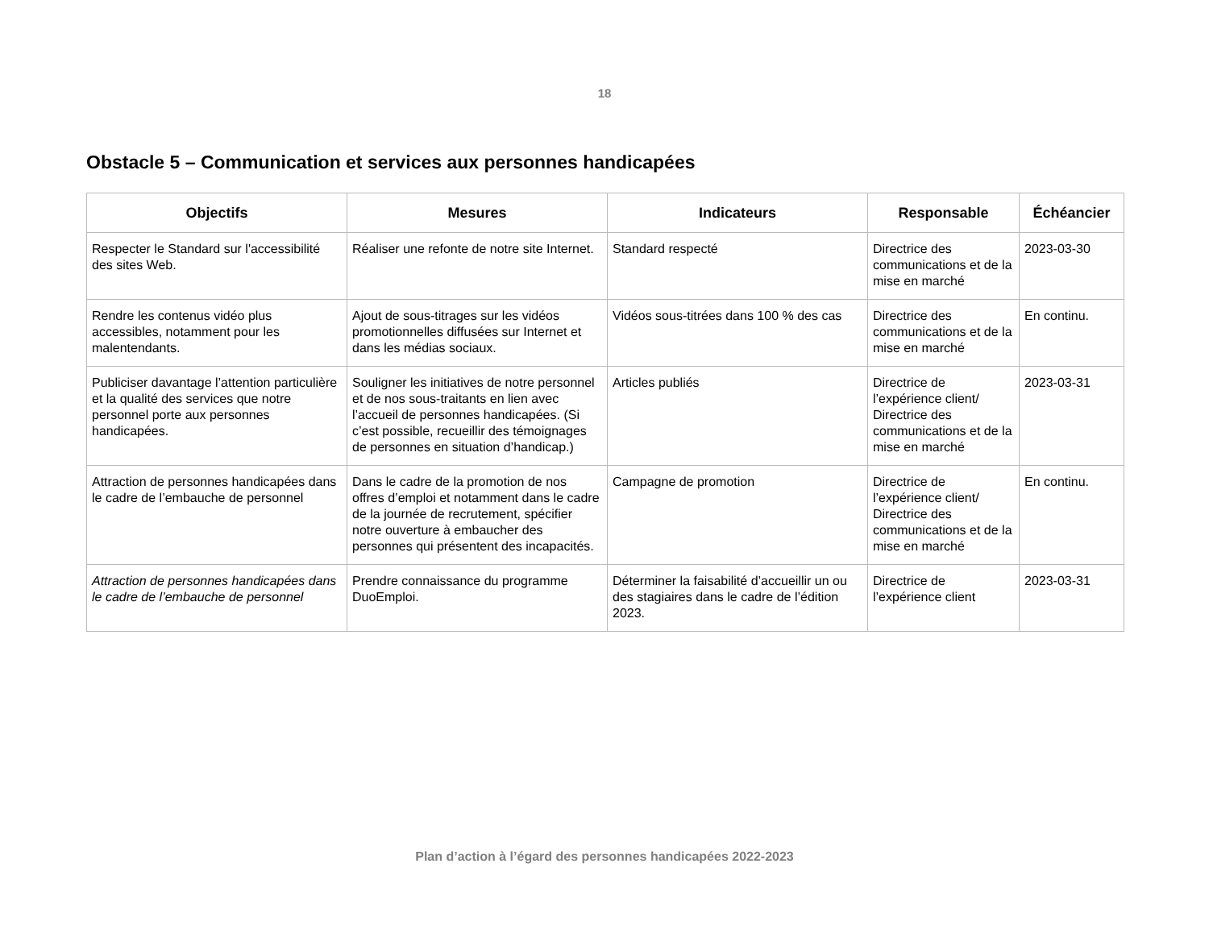18
Obstacle 5 – Communication et services aux personnes handicapées
| Objectifs | Mesures | Indicateurs | Responsable | Échéancier |
| --- | --- | --- | --- | --- |
| Respecter le Standard sur l'accessibilité des sites Web. | Réaliser une refonte de notre site Internet. | Standard respecté | Directrice des communications et de la mise en marché | 2023-03-30 |
| Rendre les contenus vidéo plus accessibles, notamment pour les malentendants. | Ajout de sous-titrages sur les vidéos promotionnelles diffusées sur Internet et dans les médias sociaux. | Vidéos sous-titrées dans 100 % des cas | Directrice des communications et de la mise en marché | En continu. |
| Publiciser davantage l’attention particulière et la qualité des services que notre personnel porte aux personnes handicapées. | Souligner les initiatives de notre personnel et de nos sous-traitants en lien avec l’accueil de personnes handicapées. (Si c’est possible, recueillir des témoignages de personnes en situation d’handicap.) | Articles publiés | Directrice de l’expérience client/ Directrice des communications et de la mise en marché | 2023-03-31 |
| Attraction de personnes handicapées dans le cadre de l’embauche de personnel | Dans le cadre de la promotion de nos offres d’emploi et notamment dans le cadre de la journée de recrutement, spécifier notre ouverture à embaucher des personnes qui présentent des incapacités. | Campagne de promotion | Directrice de l’expérience client/ Directrice des communications et de la mise en marché | En continu. |
| Attraction de personnes handicapées dans le cadre de l’embauche de personnel | Prendre connaissance du programme DuoEmploi. | Déterminer la faisabilité d’accueillir un ou des stagiaires dans le cadre de l’édition 2023. | Directrice de l’expérience client | 2023-03-31 |
Plan d’action à l’égard des personnes handicapées 2022-2023